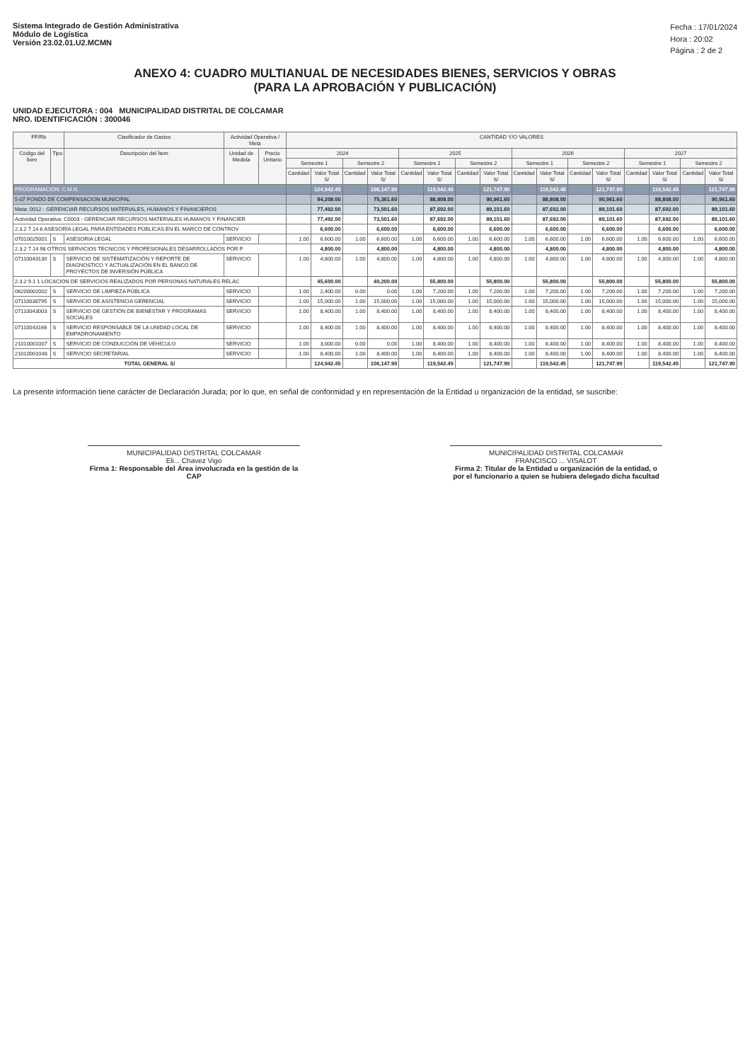Sistema Integrado de Gestión Administrativa
Módulo de Logística
Versión 23.02.01.U2.MCMN
Fecha : 17/01/2024
Hora : 20:02
Página : 2 de 2
ANEXO 4: CUADRO MULTIANUAL DE NECESIDADES BIENES, SERVICIOS Y OBRAS
(PARA LA APROBACIÓN Y PUBLICACIÓN)
UNIDAD EJECUTORA : 004 MUNICIPALIDAD DISTRITAL DE COLCAMAR
NRO. IDENTIFICACIÓN : 300046
| FF/Rb | | Clasificador de Gastos | Actividad Operativa / Meta | | CANTIDAD Y/O VALORES | | | | | | | | | | | | | | | |
| --- | --- | --- | --- | --- | --- | --- | --- | --- | --- | --- | --- | --- | --- | --- | --- | --- | --- | --- | --- | --- |
| Código del Ítem | Tipo | Descripción del Ítem | Unidad de Medida | Precio Unitario | 2024 | | | | 2025 | | | | 2026 | | | | 2027 | | | |
| | | | | | Semestre 1 | | Semestre 2 | | Semestre 1 | | Semestre 2 | | Semestre 1 | | Semestre 2 | | Semestre 1 | | Semestre 2 | |
| | | | | | Cantidad | Valor Total S/ | Cantidad | Valor Total S/ | Cantidad | Valor Total S/ | Cantidad | Valor Total S/ | Cantidad | Valor Total S/ | Cantidad | Valor Total S/ | Cantidad | Valor Total S/ | Cantidad | Valor Total S/ |
| PROGRAMACIÓN: C.M.N. | | | | | | 124,942.45 | | 106,147.90 | | 119,542.45 | | 121,747.90 | | 119,542.45 | | 121,747.90 | | 119,542.45 | | 121,747.90 |
| 5-07 FONDO DE COMPENSACION MUNICIPAL | | | | | | 94,208.00 | | 75,361.60 | | 88,808.00 | | 90,961.60 | | 88,808.00 | | 90,961.60 | | 88,808.00 | | 90,961.60 |
| Meta: 0012 - GERENCIAR RECURSOS MATERIALES, HUMANOS Y FINANCIEROS | | | | | | 77,492.00 | | 73,501.60 | | 87,692.00 | | 89,101.60 | | 87,692.00 | | 89,101.60 | | 87,692.00 | | 89,101.60 |
| Actividad Operativa: C0003 - GERENCIAR RECURSOS MATERIALES HUMANOS Y FINANCIER | | | | | | 77,492.00 | | 73,501.60 | | 87,692.00 | | 89,101.60 | | 87,692.00 | | 89,101.60 | | 87,692.00 | | 89,101.60 |
| 2.3.2 7.14 6 ASESORÍA LEGAL PARA ENTIDADES PÚBLICAS EN EL MARCO DE CONTROV | | | | | | 6,600.00 | | 6,600.00 | | 6,600.00 | | 6,600.00 | | 6,600.00 | | 6,600.00 | | 6,600.00 | | 6,600.00 |
| 07010025001 | S | ASESORIA LEGAL | SERVICIO | | 1.00 | 6,600.00 | 1.00 | 6,600.00 | 1.00 | 6,600.00 | 1.00 | 6,600.00 | 1.00 | 6,600.00 | 1.00 | 6,600.00 | 1.00 | 6,600.00 | 1.00 | 6,600.00 |
| 2.3.2 7.14 98 OTROS SERVICIOS TECNICOS Y PROFESIONALES DESARROLLADOS POR P | | | | | | 4,800.00 | | 4,800.00 | | 4,800.00 | | 4,800.00 | | 4,800.00 | | 4,800.00 | | 4,800.00 | | 4,800.00 |
| 07110043130 | S | SERVICIO DE SISTEMATIZACIÓN Y REPORTE DE DIAGNOSTICO Y ACTUALIZACIÓN EN EL BANCO DE PROYECTOS DE INVERSIÓN PÚBLICA | SERVICIO | | 1.00 | 4,800.00 | 1.00 | 4,800.00 | 1.00 | 4,800.00 | 1.00 | 4,800.00 | 1.00 | 4,800.00 | 1.00 | 4,800.00 | 1.00 | 4,800.00 | 1.00 | 4,800.00 |
| 2.3.2 9.1 1 LOCACION DE SERVICIOS REALIZADOS POR PERSONAS NATURALES RELAC | | | | | | 45,600.00 | | 40,200.00 | | 55,800.00 | | 55,800.00 | | 55,800.00 | | 55,800.00 | | 55,800.00 | | 55,800.00 |
| 06200002002 | S | SERVICIO DE LIMPIEZA PÚBLICA | SERVICIO | | 1.00 | 2,400.00 | 0.00 | 0.00 | 1.00 | 7,200.00 | 1.00 | 7,200.00 | 1.00 | 7,200.00 | 1.00 | 7,200.00 | 1.00 | 7,200.00 | 1.00 | 7,200.00 |
| 07110038795 | S | SERVICIO DE ASISTENCIA GERENCIAL | SERVICIO | | 1.00 | 15,000.00 | 1.00 | 15,000.00 | 1.00 | 15,000.00 | 1.00 | 15,000.00 | 1.00 | 15,000.00 | 1.00 | 15,000.00 | 1.00 | 15,000.00 | 1.00 | 15,000.00 |
| 07110043003 | S | SERVICIO DE GESTIÓN DE BIENESTAR Y PROGRAMAS SOCIALES | SERVICIO | | 1.00 | 8,400.00 | 1.00 | 8,400.00 | 1.00 | 8,400.00 | 1.00 | 8,400.00 | 1.00 | 8,400.00 | 1.00 | 8,400.00 | 1.00 | 8,400.00 | 1.00 | 8,400.00 |
| 07110043166 | S | SERVICIO RESPONSABLE DE LA UNIDAD LOCAL DE EMPADRONAMIENTO | SERVICIO | | 1.00 | 8,400.00 | 1.00 | 8,400.00 | 1.00 | 8,400.00 | 1.00 | 8,400.00 | 1.00 | 8,400.00 | 1.00 | 8,400.00 | 1.00 | 8,400.00 | 1.00 | 8,400.00 |
| 21010001007 | S | SERVICIO DE CONDUCCIÓN DE VEHÍCULO | SERVICIO | | 1.00 | 3,000.00 | 0.00 | 0.00 | 1.00 | 8,400.00 | 1.00 | 8,400.00 | 1.00 | 8,400.00 | 1.00 | 8,400.00 | 1.00 | 8,400.00 | 1.00 | 8,400.00 |
| 21010001048 | S | SERVICIO SECRETARIAL | SERVICIO | | 1.00 | 8,400.00 | 1.00 | 8,400.00 | 1.00 | 8,400.00 | 1.00 | 8,400.00 | 1.00 | 8,400.00 | 1.00 | 8,400.00 | 1.00 | 8,400.00 | 1.00 | 8,400.00 |
| TOTAL GENERAL S/ | | | | | | 124,942.45 | | 106,147.90 | | 119,542.45 | | 121,747.90 | | 119,542.45 | | 121,747.90 | | 119,542.45 | | 121,747.90 |
La presente información tiene carácter de Declaración Jurada; por lo que, en señal de conformidad y en representación de la Entidad u organización de la entidad, se suscribe:
MUNICIPALIDAD DISTRITAL COLCAMAR
Eli... Chavez Vigo
Firma 1: Responsable del Área involucrada en la gestión de la CAP
MUNICIPALIDAD DISTRITAL COLCAMAR
FRANCISCO ... VISALOT
Firma 2: Titular de la Entidad u organización de la entidad, o por el funcionario a quien se hubiera delegado dicha facultad